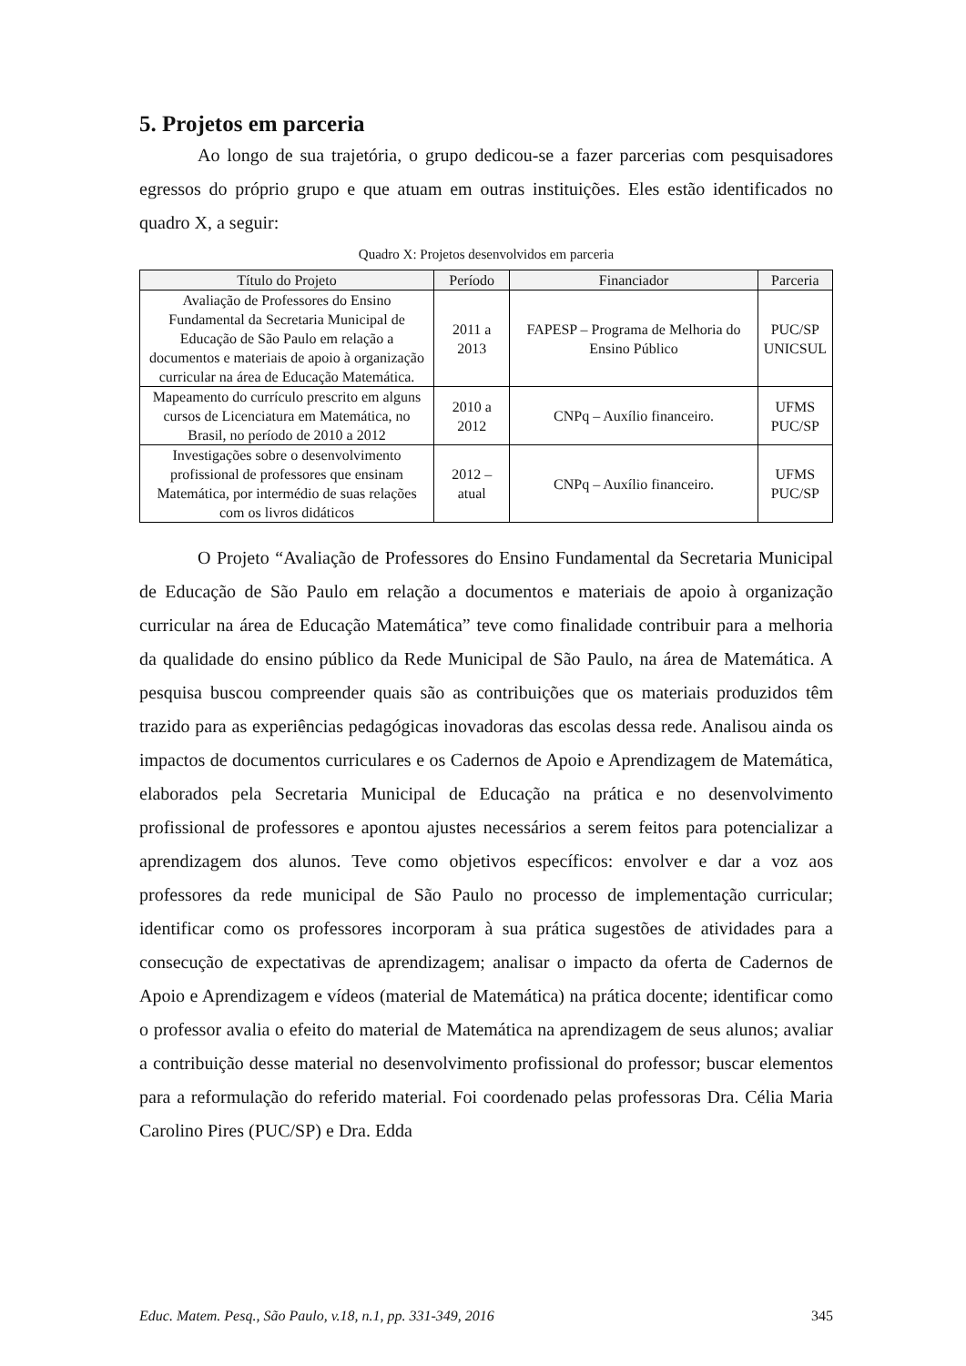5. Projetos em parceria
Ao longo de sua trajetória, o grupo dedicou-se a fazer parcerias com pesquisadores egressos do próprio grupo e que atuam em outras instituições. Eles estão identificados no quadro X, a seguir:
Quadro X: Projetos desenvolvidos em parceria
| Título do Projeto | Período | Financiador | Parceria |
| --- | --- | --- | --- |
| Avaliação de Professores do Ensino Fundamental da Secretaria Municipal de Educação de São Paulo em relação a documentos e materiais de apoio à organização curricular na área de Educação Matemática. | 2011 a 2013 | FAPESP – Programa de Melhoria do Ensino Público | PUC/SP UNICSUL |
| Mapeamento do currículo prescrito em alguns cursos de Licenciatura em Matemática, no Brasil, no período de 2010 a 2012 | 2010 a 2012 | CNPq – Auxílio financeiro. | UFMS PUC/SP |
| Investigações sobre o desenvolvimento profissional de professores que ensinam Matemática, por intermédio de suas relações com os livros didáticos | 2012 – atual | CNPq – Auxílio financeiro. | UFMS PUC/SP |
O Projeto “Avaliação de Professores do Ensino Fundamental da Secretaria Municipal de Educação de São Paulo em relação a documentos e materiais de apoio à organização curricular na área de Educação Matemática” teve como finalidade contribuir para a melhoria da qualidade do ensino público da Rede Municipal de São Paulo, na área de Matemática. A pesquisa buscou compreender quais são as contribuições que os materiais produzidos têm trazido para as experiências pedagógicas inovadoras das escolas dessa rede. Analisou ainda os impactos de documentos curriculares e os Cadernos de Apoio e Aprendizagem de Matemática, elaborados pela Secretaria Municipal de Educação na prática e no desenvolvimento profissional de professores e apontou ajustes necessários a serem feitos para potencializar a aprendizagem dos alunos. Teve como objetivos específicos: envolver e dar a voz aos professores da rede municipal de São Paulo no processo de implementação curricular; identificar como os professores incorporam à sua prática sugestões de atividades para a consecução de expectativas de aprendizagem; analisar o impacto da oferta de Cadernos de Apoio e Aprendizagem e vídeos (material de Matemática) na prática docente; identificar como o professor avalia o efeito do material de Matemática na aprendizagem de seus alunos; avaliar a contribuição desse material no desenvolvimento profissional do professor; buscar elementos para a reformulação do referido material. Foi coordenado pelas professoras Dra. Célia Maria Carolino Pires (PUC/SP) e Dra. Edda
Educ. Matem. Pesq., São Paulo, v.18, n.1, pp. 331-349, 2016 345